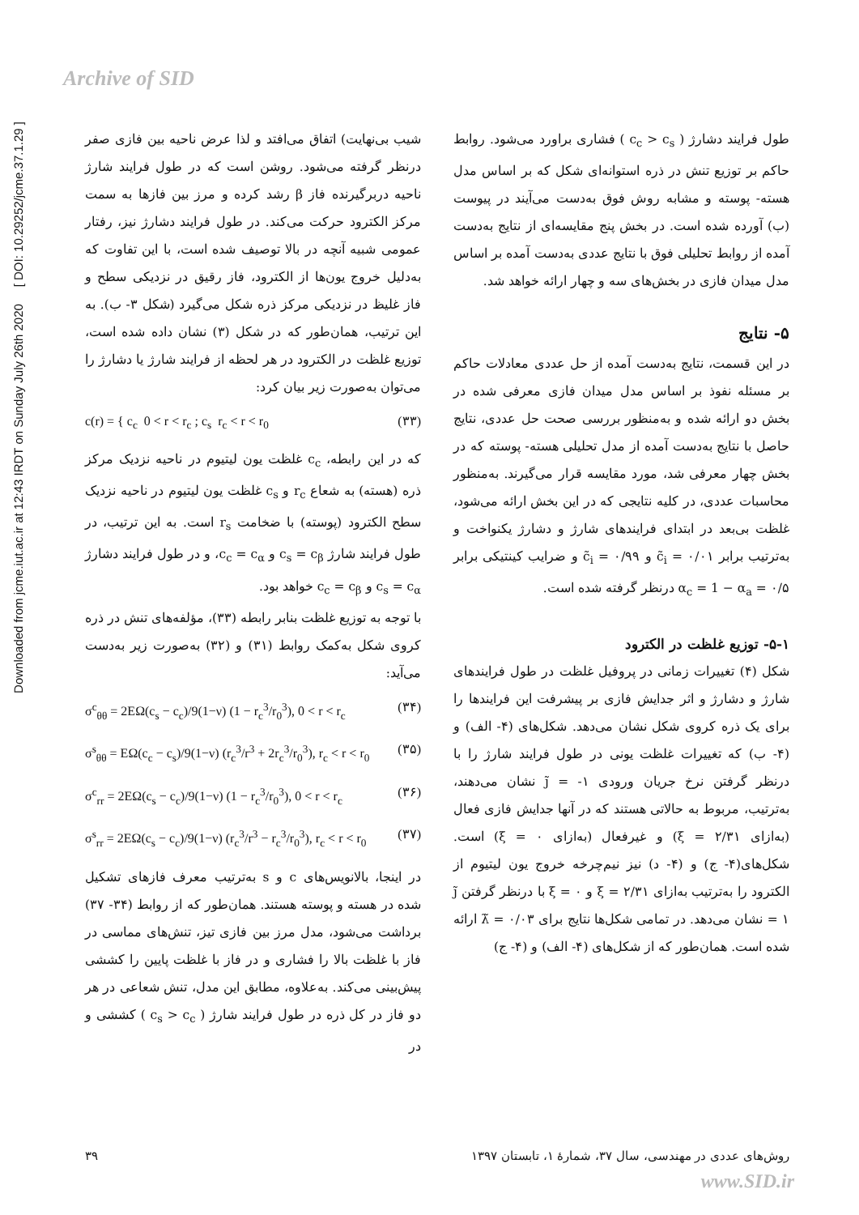Archive of SID
Downloaded from jcme.iut.ac.ir at 12:43 IRDT on Sunday July 26th 2020 [ DOI: 10.29252/jcme.37.1.29 ]
شیب بی‌نهایت) اتفاق می‌افتد و لذا عرض ناحیه بین فازی صفر درنظر گرفته می‌شود. روشن است که در طول فرایند شارژ ناحیه دربرگیرنده فاز β رشد کرده و مرز بین فازها به سمت مرکز الکترود حرکت می‌کند. در طول فرایند دشارژ نیز، رفتار عمومی شبیه آنچه در بالا توصیف شده است، با این تفاوت که به‌دلیل خروج یون‌ها از الکترود، فاز رقیق در نزدیکی سطح و فاز غلیظ در نزدیکی مرکز ذره شکل می‌گیرد (شکل ۳- ب). به این ترتیب، همان‌طور که در شکل (۳) نشان داده شده است، توزیع غلظت در الکترود در هر لحظه از فرایند شارژ یا دشارژ را می‌توان به‌صورت زیر بیان کرد:
c(r) = { c<sub>c</sub> 0 < r < r<sub>c</sub> ; c<sub>s</sub> r<sub>c</sub> < r < r<sub>0</sub> (۳۳)
که در این رابطه، c<sub>c</sub> غلظت یون لیتیوم در ناحیه نزدیک مرکز ذره (هسته) به شعاع r<sub>c</sub> و c<sub>s</sub> غلظت یون لیتیوم در ناحیه نزدیک سطح الکترود (پوسته) با ضخامت r<sub>s</sub> است. به این ترتیب، در طول فرایند شارژ c<sub>s</sub> = c<sub>β</sub> و c<sub>c</sub> = c<sub>α</sub>، و در طول فرایند دشارژ c<sub>s</sub> = c<sub>α</sub> و c<sub>c</sub> = c<sub>β</sub> خواهد بود.
با توجه به توزیع غلظت بنابر رابطه (۳۳)، مؤلفه‌های تنش در ذره کروی شکل به‌کمک روابط (۳۱) و (۳۲) به‌صورت زیر به‌دست می‌آید:
σ<sup>c</sup><sub>θθ</sub> = 2EΩ(c<sub>s</sub> − c<sub>c</sub>)/9(1−ν) (1 − r<sub>c</sub><sup>3</sup>/r<sub>0</sub><sup>3</sup>), 0 < r < r<sub>c</sub> (۳۴)
σ<sup>s</sup><sub>θθ</sub> = EΩ(c<sub>c</sub> − c<sub>s</sub>)/9(1−ν) (r<sub>c</sub><sup>3</sup>/r<sup>3</sup> + 2r<sub>c</sub><sup>3</sup>/r<sub>0</sub><sup>3</sup>), r<sub>c</sub> < r < r<sub>0</sub> (۳۵)
σ<sup>c</sup><sub>rr</sub> = 2EΩ(c<sub>s</sub> − c<sub>c</sub>)/9(1−ν) (1 − r<sub>c</sub><sup>3</sup>/r<sub>0</sub><sup>3</sup>), 0 < r < r<sub>c</sub> (۳۶)
σ<sup>s</sup><sub>rr</sub> = 2EΩ(c<sub>s</sub> − c<sub>c</sub>)/9(1−ν) (r<sub>c</sub><sup>3</sup>/r<sup>3</sup> − r<sub>c</sub><sup>3</sup>/r<sub>0</sub><sup>3</sup>), r<sub>c</sub> < r < r<sub>0</sub> (۳۷)
در اینجا، بالانویس‌های c و s به‌ترتیب معرف فازهای تشکیل شده در هسته و پوسته هستند. همان‌طور که از روابط (۳۴- ۳۷) برداشت می‌شود، مدل مرز بین فازی تیز، تنش‌های مماسی در فاز با غلظت بالا را فشاری و در فاز با غلظت پایین را کششی پیش‌بینی می‌کند. به‌علاوه، مطابق این مدل، تنش شعاعی در هر دو فاز در کل ذره در طول فرایند شارژ ( c<sub>s</sub> > c<sub>c</sub> ) کششی و در
طول فرایند دشارژ ( c<sub>c</sub> > c<sub>s</sub> ) فشاری براورد می‌شود. روابط حاکم بر توزیع تنش در ذره استوانه‌ای شکل که بر اساس مدل هسته- پوسته و مشابه روش فوق به‌دست می‌آیند در پیوست (ب) آورده شده است. در بخش پنج مقایسه‌ای از نتایج به‌دست آمده از روابط تحلیلی فوق با نتایج عددی به‌دست آمده بر اساس مدل میدان فازی در بخش‌های سه و چهار ارائه خواهد شد.
۵- نتایج
در این قسمت، نتایج به‌دست آمده از حل عددی معادلات حاکم بر مسئله نفوذ بر اساس مدل میدان فازی معرفی شده در بخش دو ارائه شده و به‌منظور بررسی صحت حل عددی، نتایج حاصل با نتایج به‌دست آمده از مدل تحلیلی هسته- پوسته که در بخش چهار معرفی شد، مورد مقایسه قرار می‌گیرند. به‌منظور محاسبات عددی، در کلیه نتایجی که در این بخش ارائه می‌شود، غلظت بی‌بعد در ابتدای فرایندهای شارژ و دشارژ یکنواخت و به‌ترتیب برابر c̃<sub>i</sub> = ۰/۰۱ و c̃<sub>i</sub> = ۰/۹۹ و ضرایب کینتیکی برابر α<sub>c</sub> = 1 − α<sub>a</sub> = ۰/۵ درنظر گرفته شده است.
۵-۱- توزیع غلظت در الکترود
شکل (۴) تغییرات زمانی در پروفیل غلظت در طول فرایندهای شارژ و دشارژ و اثر جدایش فازی بر پیشرفت این فرایندها را برای یک ذره کروی شکل نشان می‌دهد. شکل‌های (۴- الف) و (۴- ب) که تغییرات غلظت یونی در طول فرایند شارژ را با درنظر گرفتن نرخ جریان ورودی j̃ = -۱ نشان می‌دهند، به‌ترتیب، مربوط به حالاتی هستند که در آنها جدایش فازی فعال (به‌ازای ξ = ۲/۳۱) و غیرفعال (به‌ازای ξ = ۰) است. شکل‌های(۴- ج) و (۴- د) نیز نیم‌چرخه خروج یون لیتیوم از الکترود را به‌ترتیب به‌ازای ξ = ۲/۳۱ و ξ = ۰ با درنظر گرفتن j̃ = ۱ نشان می‌دهد. در تمامی شکل‌ها نتایج برای λ̃ = ۰/۰۳ ارائه شده است. همان‌طور که از شکل‌های (۴- الف) و (۴- ج)
روش‌های عددی در مهندسی، سال ۳۷، شمارهٔ ۱، تابستان ۱۳۹۷ ۳۹
www.SID.ir